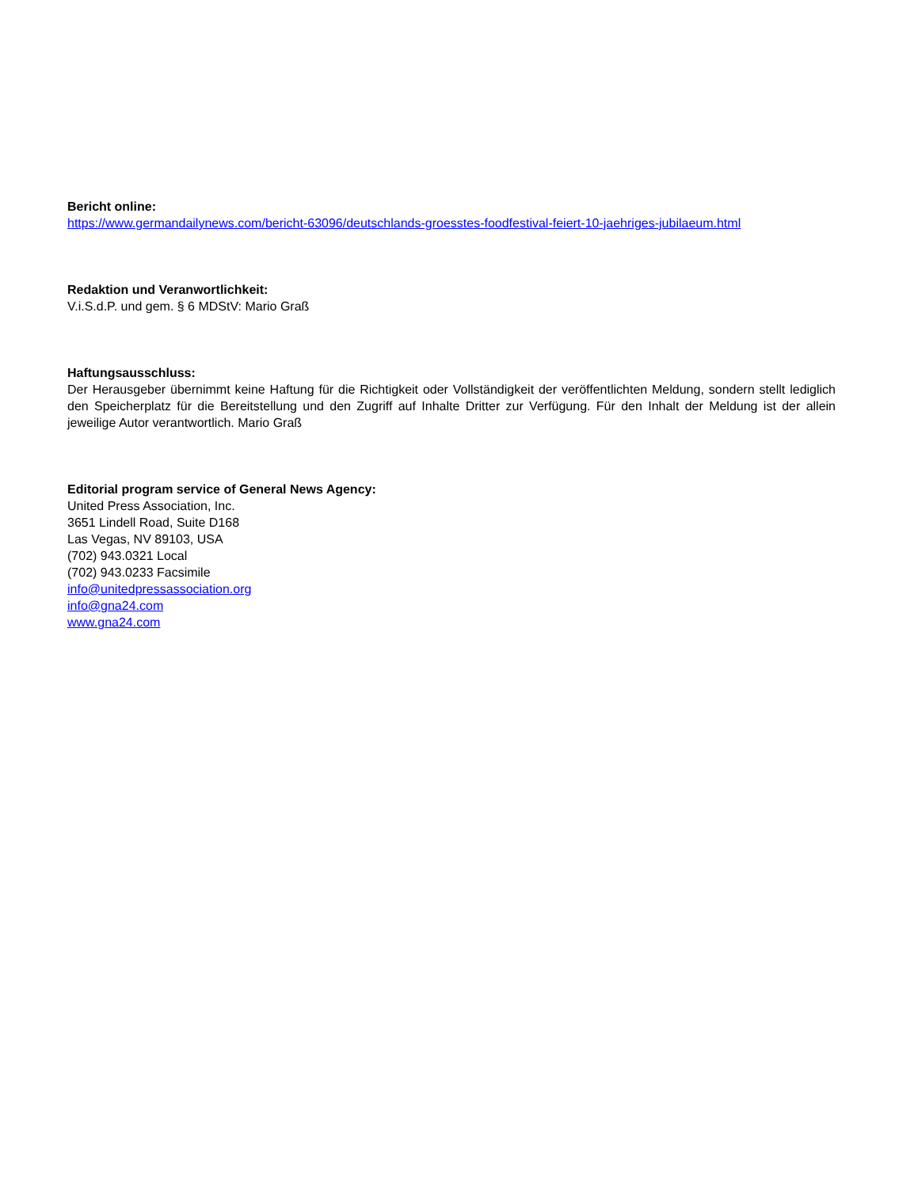Bericht online:
https://www.germandailynews.com/bericht-63096/deutschlands-groesstes-foodfestival-feiert-10-jaehriges-jubilaeum.html
Redaktion und Veranwortlichkeit:
V.i.S.d.P. und gem. § 6 MDStV: Mario Graß
Haftungsausschluss:
Der Herausgeber übernimmt keine Haftung für die Richtigkeit oder Vollständigkeit der veröffentlichten Meldung, sondern stellt lediglich den Speicherplatz für die Bereitstellung und den Zugriff auf Inhalte Dritter zur Verfügung. Für den Inhalt der Meldung ist der allein jeweilige Autor verantwortlich. Mario Graß
Editorial program service of General News Agency:
United Press Association, Inc.
3651 Lindell Road, Suite D168
Las Vegas, NV 89103, USA
(702) 943.0321 Local
(702) 943.0233 Facsimile
info@unitedpressassociation.org
info@gna24.com
www.gna24.com